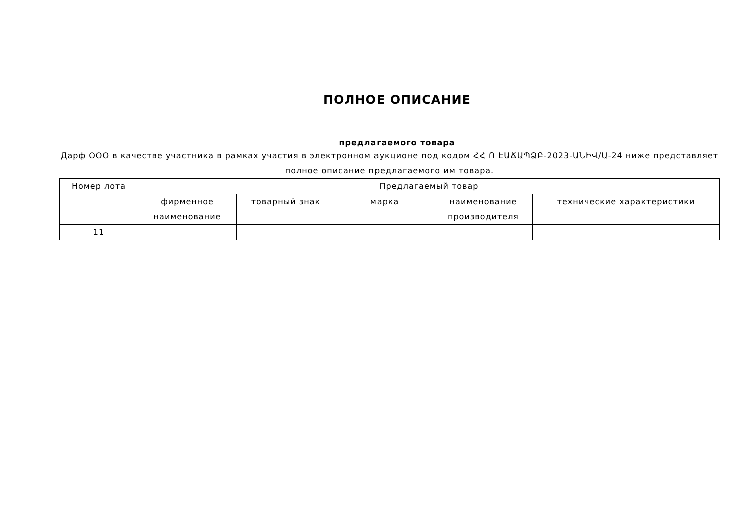ПОЛНОЕ ОПИСАНИЕ
предлагаемого товара
Дарф ООО в качестве участника в рамках участия в электронном аукционе под кодом ՀՀ Ո ԷԱՃԱՊՁԲ-2023-ԱՆԻՎ/Ա-24 ниже представляет полное описание предлагаемого им товара.
| Номер лота | Предлагаемый товар | | | | |
| --- | --- | --- | --- | --- | --- |
| | фирменное наименование | товарный знак | марка | наименование производителя | технические характеристики |
| 11 | | | | | |